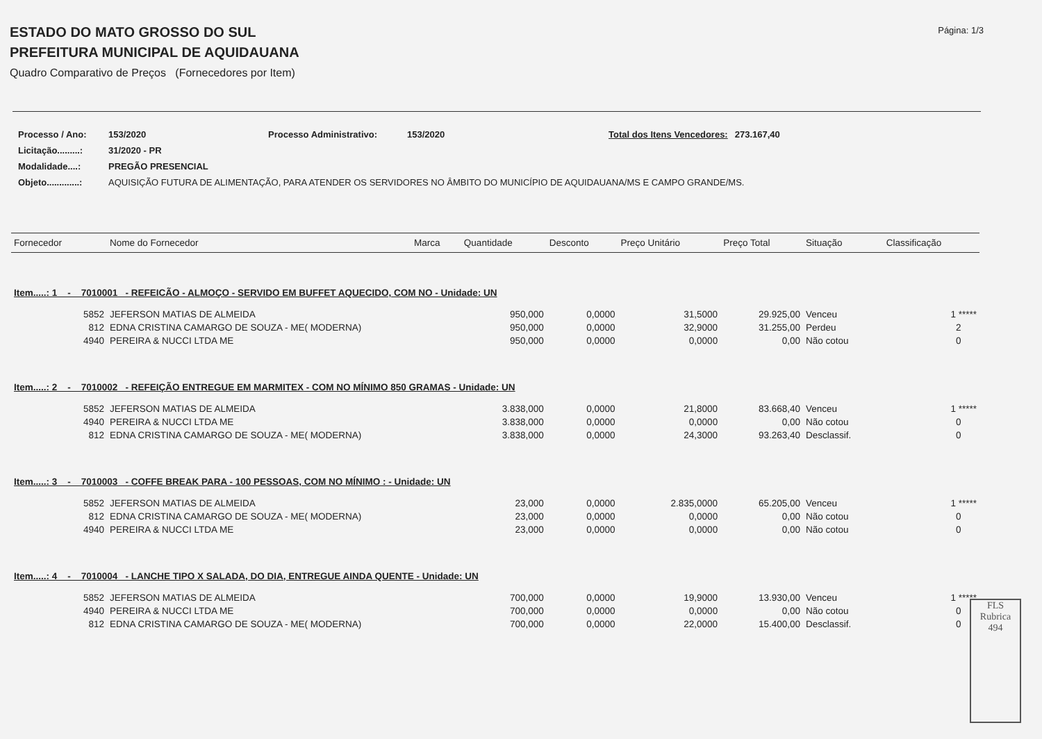Página: 1/3
ESTADO DO MATO GROSSO DO SUL
PREFEITURA MUNICIPAL DE AQUIDAUANA
Quadro Comparativo de Preços (Fornecedores por Item)
| Processo / Ano: | 153/2020 | Processo Administrativo: | 153/2020 | Total dos Itens Vencedores: | 273.167,40 |
| Licitação.........: | 31/2020 - PR | | | | |
| Modalidade....: | PREGÃO PRESENCIAL | | | | |
| Objeto.............: | AQUISIÇÃO FUTURA DE ALIMENTAÇÃO, PARA ATENDER OS SERVIDORES NO ÂMBITO DO MUNICÍPIO DE AQUIDAUANA/MS E CAMPO GRANDE/MS. | | | | |
| Fornecedor | Nome do Fornecedor | Marca | Quantidade | Desconto | Preço Unitário | Preço Total | Situação | Classificação |
| --- | --- | --- | --- | --- | --- | --- | --- | --- |
| Item.....: 1 - 7010001 - REFEICÃO - ALMOÇO - SERVIDO EM BUFFET AQUECIDO, COM NO - Unidade: UN | | | | | | | | |
| 5852 | JEFERSON MATIAS DE ALMEIDA | | 950,000 | 0,0000 | 31,5000 | 29.925,00 | Venceu | 1 ***** |
| 812 | EDNA CRISTINA CAMARGO DE SOUZA - ME( MODERNA) | | 950,000 | 0,0000 | 32,9000 | 31.255,00 | Perdeu | 2 |
| 4940 | PEREIRA & NUCCI LTDA ME | | 950,000 | 0,0000 | 0,0000 | 0,00 | Não cotou | 0 |
| Item.....: 2 - 7010002 - REFEIÇÃO ENTREGUE EM MARMITEX - COM NO MÍNIMO 850 GRAMAS - Unidade: UN | | | | | | | | |
| 5852 | JEFERSON MATIAS DE ALMEIDA | | 3.838,000 | 0,0000 | 21,8000 | 83.668,40 | Venceu | 1 ***** |
| 4940 | PEREIRA & NUCCI LTDA ME | | 3.838,000 | 0,0000 | 0,0000 | 0,00 | Não cotou | 0 |
| 812 | EDNA CRISTINA CAMARGO DE SOUZA - ME( MODERNA) | | 3.838,000 | 0,0000 | 24,3000 | 93.263,40 | Desclassif. | 0 |
| Item.....: 3 - 7010003 - COFFE BREAK PARA - 100 PESSOAS, COM NO MÍNIMO : - Unidade: UN | | | | | | | | |
| 5852 | JEFERSON MATIAS DE ALMEIDA | | 23,000 | 0,0000 | 2.835,0000 | 65.205,00 | Venceu | 1 ***** |
| 812 | EDNA CRISTINA CAMARGO DE SOUZA - ME( MODERNA) | | 23,000 | 0,0000 | 0,0000 | 0,00 | Não cotou | 0 |
| 4940 | PEREIRA & NUCCI LTDA ME | | 23,000 | 0,0000 | 0,0000 | 0,00 | Não cotou | 0 |
| Item.....: 4 - 7010004 - LANCHE TIPO X SALADA, DO DIA, ENTREGUE AINDA QUENTE - Unidade: UN | | | | | | | | |
| 5852 | JEFERSON MATIAS DE ALMEIDA | | 700,000 | 0,0000 | 19,9000 | 13.930,00 | Venceu | 1 ***** |
| 4940 | PEREIRA & NUCCI LTDA ME | | 700,000 | 0,0000 | 0,0000 | 0,00 | Não cotou | 0 |
| 812 | EDNA CRISTINA CAMARGO DE SOUZA - ME( MODERNA) | | 700,000 | 0,0000 | 22,0000 | 15.400,00 | Desclassif. | 0 |
FLS
Rubrica
494